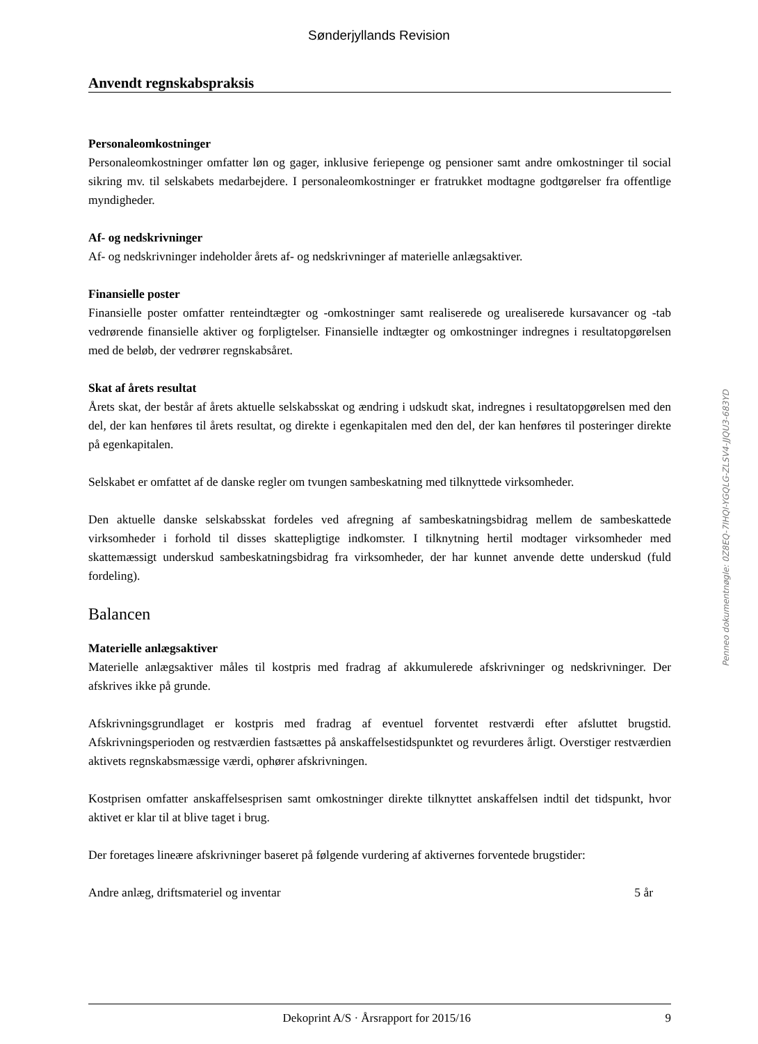Sønderjyllands Revision
Anvendt regnskabspraksis
Personaleomkostninger
Personaleomkostninger omfatter løn og gager, inklusive feriepenge og pensioner samt andre omkostninger til social sikring mv. til selskabets medarbejdere. I personaleomkostninger er fratrukket modtagne godtgørelser fra offentlige myndigheder.
Af- og nedskrivninger
Af- og nedskrivninger indeholder årets af- og nedskrivninger af materielle anlægsaktiver.
Finansielle poster
Finansielle poster omfatter renteindtægter og -omkostninger samt realiserede og urealiserede kursavancer og -tab vedrørende finansielle aktiver og forpligtelser. Finansielle indtægter og omkostninger indregnes i resultatopgørelsen med de beløb, der vedrører regnskabsåret.
Skat af årets resultat
Årets skat, der består af årets aktuelle selskabsskat og ændring i udskudt skat, indregnes i resultatopgørelsen med den del, der kan henføres til årets resultat, og direkte i egenkapitalen med den del, der kan henføres til posteringer direkte på egenkapitalen.
Selskabet er omfattet af de danske regler om tvungen sambeskatning med tilknyttede virksomheder.
Den aktuelle danske selskabsskat fordeles ved afregning af sambeskatningsbidrag mellem de sambeskattede virksomheder i forhold til disses skattepligtige indkomster. I tilknytning hertil modtager virksomheder med skattemæssigt underskud sambeskatningsbidrag fra virksomheder, der har kunnet anvende dette underskud (fuld fordeling).
Balancen
Materielle anlægsaktiver
Materielle anlægsaktiver måles til kostpris med fradrag af akkumulerede afskrivninger og nedskrivninger. Der afskrives ikke på grunde.
Afskrivningsgrundlaget er kostpris med fradrag af eventuel forventet restværdi efter afsluttet brugstid. Afskrivningsperioden og restværdien fastsættes på anskaffelsestidspunktet og revurderes årligt. Overstiger restværdien aktivets regnskabsmæssige værdi, ophører afskrivningen.
Kostprisen omfatter anskaffelsesprisen samt omkostninger direkte tilknyttet anskaffelsen indtil det tidspunkt, hvor aktivet er klar til at blive taget i brug.
Der foretages lineære afskrivninger baseret på følgende vurdering af aktivernes forventede brugstider:
| Andre anlæg, driftsmateriel og inventar | 5 år |
Penneo dokumentnøgle: 0Z8EQ-7IHQI-YGQLG-ZLSV4-JJQU3-683YD
Dekoprint A/S · Årsrapport for 2015/16 9